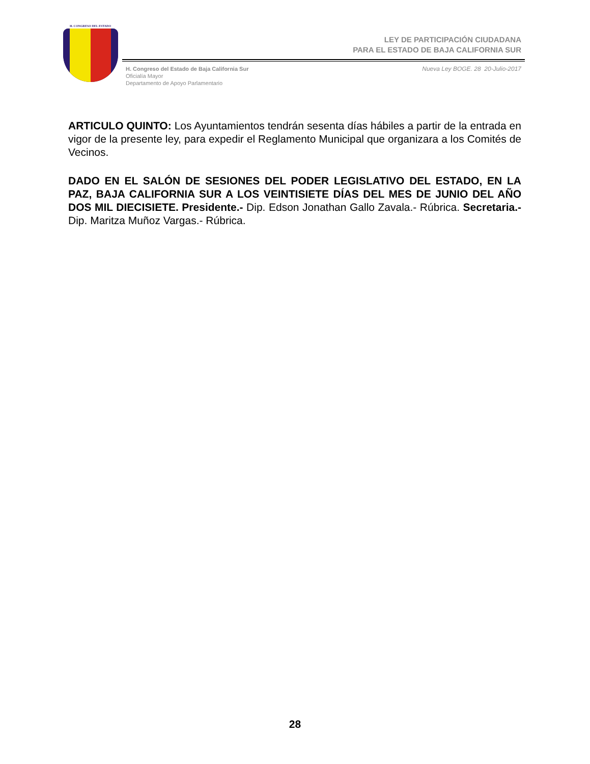H. CONGRESO DEL ESTADO
LEY DE PARTICIPACIÓN CIUDADANA
PARA EL ESTADO DE BAJA CALIFORNIA SUR
H. Congreso del Estado de Baja California Sur
Oficialía Mayor
Departamento de Apoyo Parlamentario
Nueva Ley BOGE. 28 20-Julio-2017
ARTICULO QUINTO: Los Ayuntamientos tendrán sesenta días hábiles a partir de la entrada en vigor de la presente ley, para expedir el Reglamento Municipal que organizara a los Comités de Vecinos.
DADO EN EL SALÓN DE SESIONES DEL PODER LEGISLATIVO DEL ESTADO, EN LA PAZ, BAJA CALIFORNIA SUR A LOS VEINTISIETE DÍAS DEL MES DE JUNIO DEL AÑO DOS MIL DIECISIETE. Presidente.- Dip. Edson Jonathan Gallo Zavala.- Rúbrica. Secretaria.- Dip. Maritza Muñoz Vargas.- Rúbrica.
28